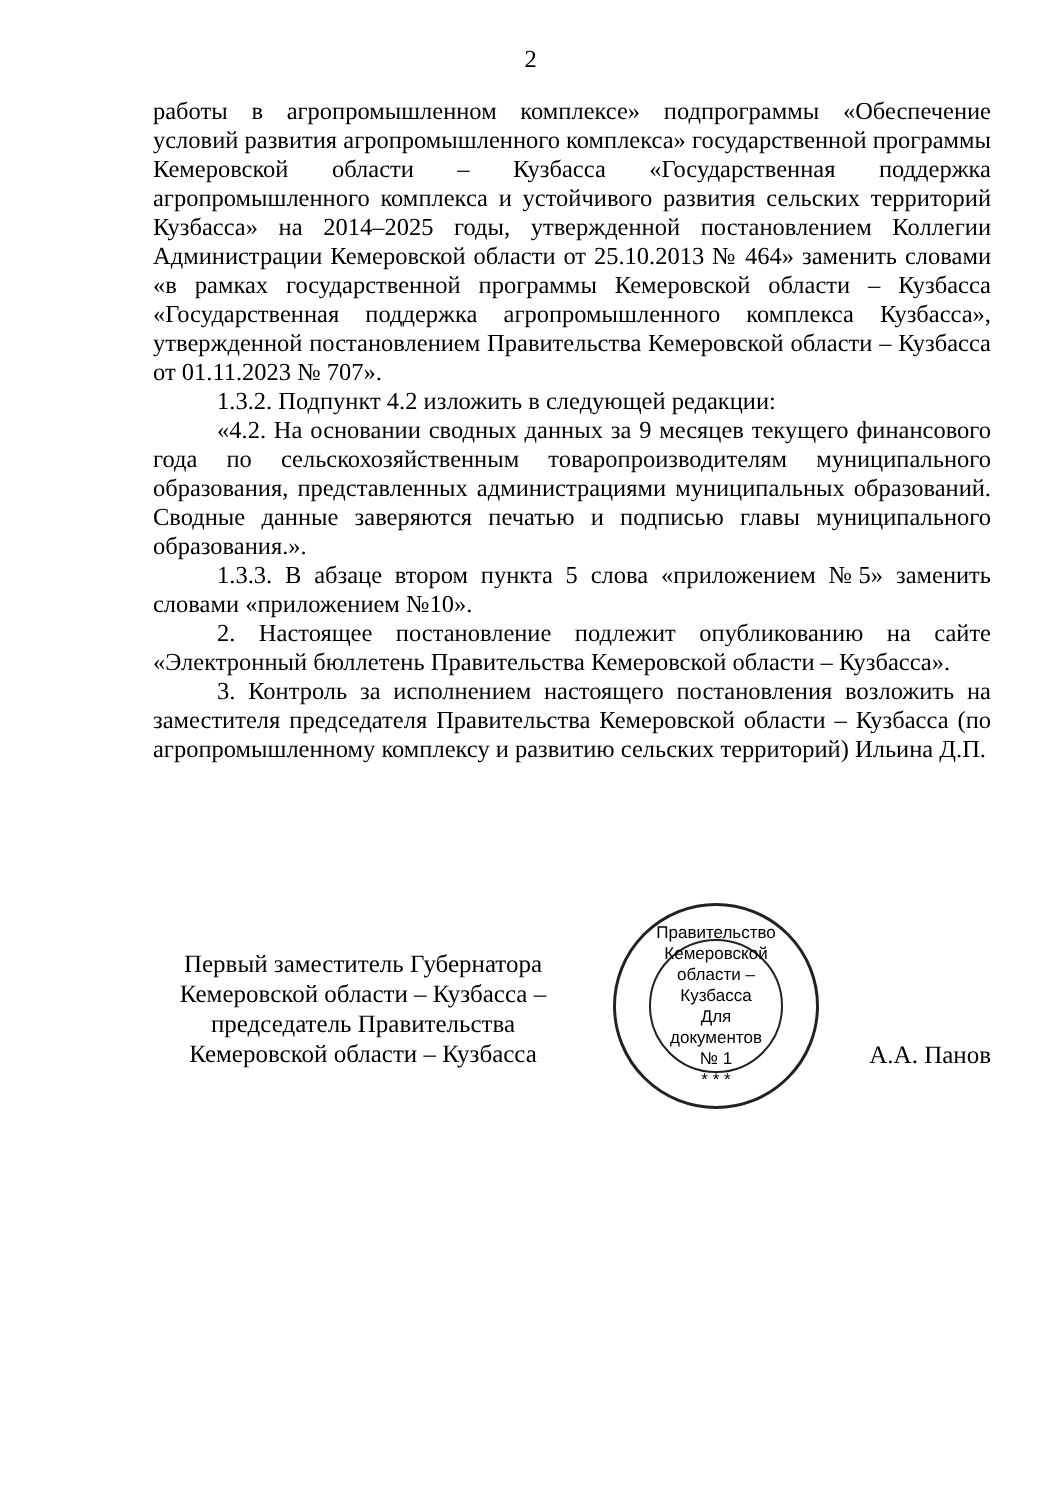2
работы в агропромышленном комплексе» подпрограммы «Обеспечение условий развития агропромышленного комплекса» государственной программы Кемеровской области – Кузбасса «Государственная поддержка агропромышленного комплекса и устойчивого развития сельских территорий Кузбасса» на 2014–2025 годы, утвержденной постановлением Коллегии Администрации Кемеровской области от 25.10.2013 № 464» заменить словами «в рамках государственной программы Кемеровской области – Кузбасса «Государственная поддержка агропромышленного комплекса Кузбасса», утвержденной постановлением Правительства Кемеровской области – Кузбасса от 01.11.2023 № 707».
1.3.2. Подпункт 4.2 изложить в следующей редакции:
«4.2. На основании сводных данных за 9 месяцев текущего финансового года по сельскохозяйственным товаропроизводителям муниципального образования, представленных администрациями муниципальных образований. Сводные данные заверяются печатью и подписью главы муниципального образования.».
1.3.3. В абзаце втором пункта 5 слова «приложением №5» заменить словами «приложением №10».
2. Настоящее постановление подлежит опубликованию на сайте «Электронный бюллетень Правительства Кемеровской области – Кузбасса».
3. Контроль за исполнением настоящего постановления возложить на заместителя председателя Правительства Кемеровской области – Кузбасса (по агропромышленному комплексу и развитию сельских территорий) Ильина Д.П.
Первый заместитель Губернатора
Кемеровской области – Кузбасса –
председатель Правительства
Кемеровской области – Кузбасса
Правительство Кемеровской области – Кузбасса
Для
документов
№ 1
* * *
А.А. Панов